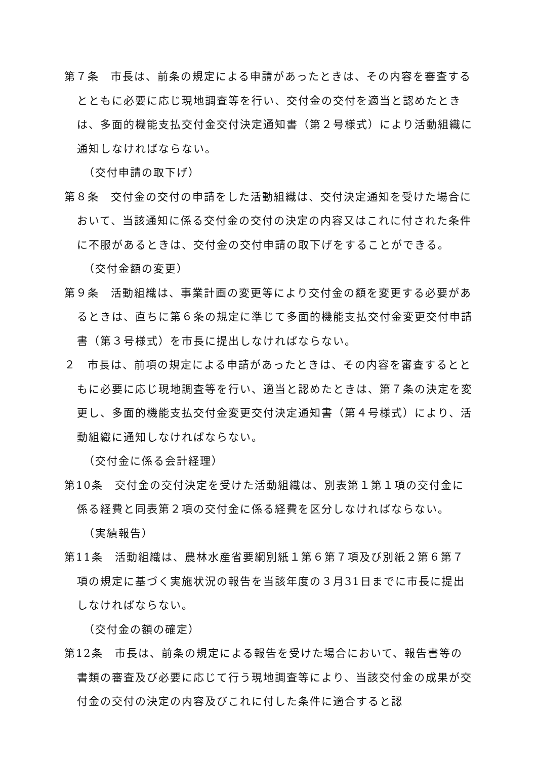第７条　市長は、前条の規定による申請があったときは、その内容を審査するとともに必要に応じ現地調査等を行い、交付金の交付を適当と認めたときは、多面的機能支払交付金交付決定通知書（第２号様式）により活動組織に通知しなければならない。
（交付申請の取下げ）
第８条　交付金の交付の申請をした活動組織は、交付決定通知を受けた場合において、当該通知に係る交付金の交付の決定の内容又はこれに付された条件に不服があるときは、交付金の交付申請の取下げをすることができる。
（交付金額の変更）
第９条　活動組織は、事業計画の変更等により交付金の額を変更する必要があるときは、直ちに第６条の規定に準じて多面的機能支払交付金変更交付申請書（第３号様式）を市長に提出しなければならない。
２　市長は、前項の規定による申請があったときは、その内容を審査するとともに必要に応じ現地調査等を行い、適当と認めたときは、第７条の決定を変更し、多面的機能支払交付金変更交付決定通知書（第４号様式）により、活動組織に通知しなければならない。
（交付金に係る会計経理）
第10条　交付金の交付決定を受けた活動組織は、別表第１第１項の交付金に係る経費と同表第２項の交付金に係る経費を区分しなければならない。
（実績報告）
第11条　活動組織は、農林水産省要綱別紙１第６第７項及び別紙２第６第７項の規定に基づく実施状況の報告を当該年度の３月31日までに市長に提出しなければならない。
（交付金の額の確定）
第12条　市長は、前条の規定による報告を受けた場合において、報告書等の書類の審査及び必要に応じて行う現地調査等により、当該交付金の成果が交付金の交付の決定の内容及びこれに付した条件に適合すると認